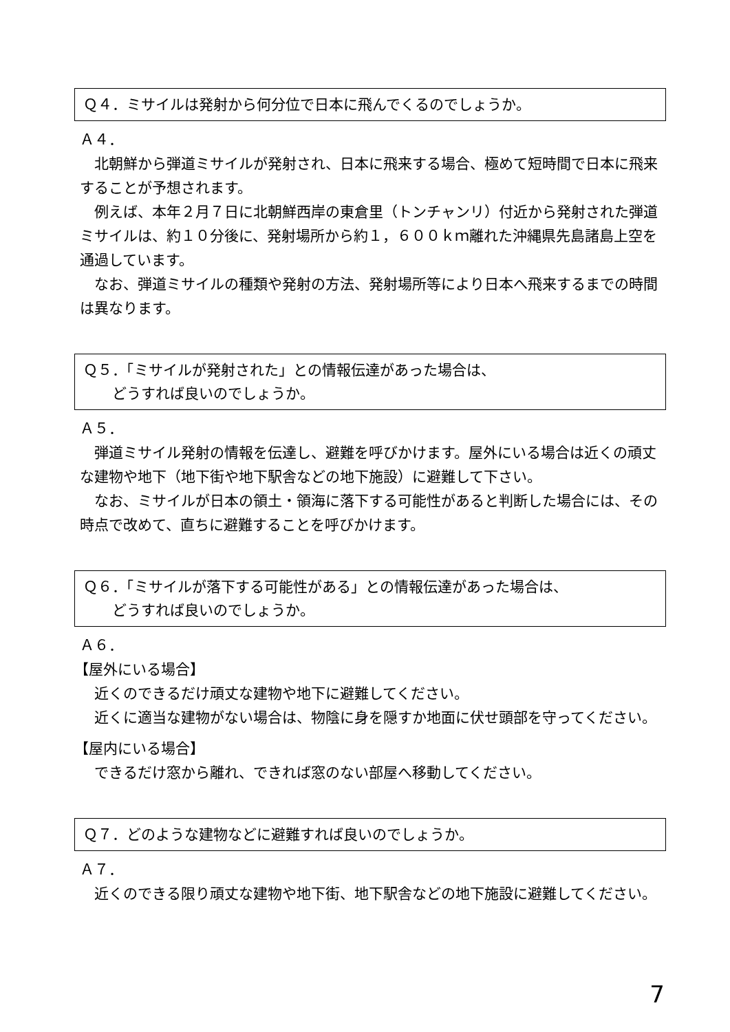Ｑ４．ミサイルは発射から何分位で日本に飛んでくるのでしょうか。
Ａ４．
　北朝鮮から弾道ミサイルが発射され、日本に飛来する場合、極めて短時間で日本に飛来することが予想されます。
　例えば、本年２月７日に北朝鮮西岸の東倉里（トンチャンリ）付近から発射された弾道ミサイルは、約１０分後に、発射場所から約１，６００ｋｍ離れた沖縄県先島諸島上空を通過しています。
　なお、弾道ミサイルの種類や発射の方法、発射場所等により日本へ飛来するまでの時間は異なります。
Ｑ５．「ミサイルが発射された」との情報伝達があった場合は、
　　どうすれば良いのでしょうか。
Ａ５．
　弾道ミサイル発射の情報を伝達し、避難を呼びかけます。屋外にいる場合は近くの頑丈な建物や地下（地下街や地下駅舎などの地下施設）に避難して下さい。
　なお、ミサイルが日本の領土・領海に落下する可能性があると判断した場合には、その時点で改めて、直ちに避難することを呼びかけます。
Ｑ６．「ミサイルが落下する可能性がある」との情報伝達があった場合は、
　　どうすれば良いのでしょうか。
Ａ６．
【屋外にいる場合】
　近くのできるだけ頑丈な建物や地下に避難してください。
　近くに適当な建物がない場合は、物陰に身を隠すか地面に伏せ頭部を守ってください。
【屋内にいる場合】
　できるだけ窓から離れ、できれば窓のない部屋へ移動してください。
Ｑ７．どのような建物などに避難すれば良いのでしょうか。
Ａ７．
　近くのできる限り頑丈な建物や地下街、地下駅舎などの地下施設に避難してください。
7